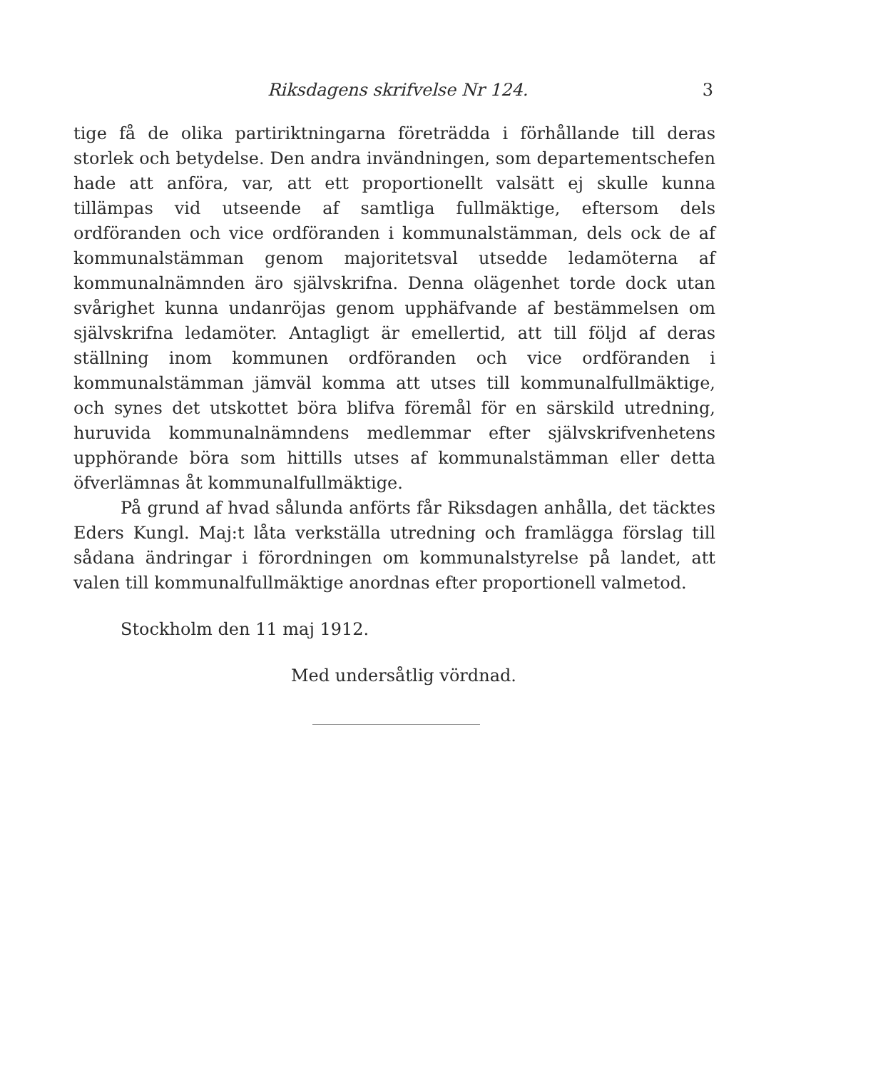Riksdagens skrifvelse Nr 124. 3
tige få de olika partiriktningarna företrädda i förhållande till deras storlek och betydelse. Den andra invändningen, som departementschefen hade att anföra, var, att ett proportionellt valsätt ej skulle kunna tillämpas vid utseende af samtliga fullmäktige, eftersom dels ordföranden och vice ordföranden i kommunalstämman, dels ock de af kommunalstämman genom majoritetsval utsedde ledamöterna af kommunalnämnden äro självskrifna. Denna olägenhet torde dock utan svårighet kunna undanröjas genom upphäfvande af bestämmelsen om självskrifna ledamöter. Antagligt är emellertid, att till följd af deras ställning inom kommunen ordföranden och vice ordföranden i kommunalstämman jämväl komma att utses till kommunalfullmäktige, och synes det utskottet böra blifva föremål för en särskild utredning, huruvida kommunalnämndens medlemmar efter självskrifvenhetens upphörande böra som hittills utses af kommunalstämman eller detta öfverlämnas åt kommunalfullmäktige.
På grund af hvad sålunda anförts får Riksdagen anhålla, det täcktes Eders Kungl. Maj:t låta verkställa utredning och framlägga förslag till sådana ändringar i förordningen om kommunalstyrelse på landet, att valen till kommunalfullmäktige anordnas efter proportionell valmetod.
Stockholm den 11 maj 1912.
Med undersåtlig vördnad.